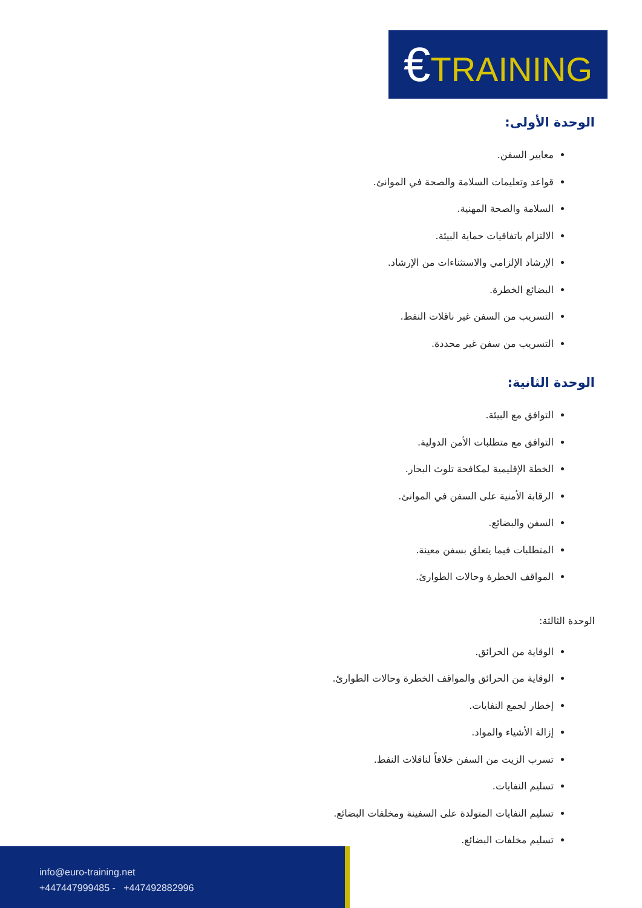€TRAINING
الوحدة الأولى:
معايير السفن.
قواعد وتعليمات السلامة والصحة في الموانئ.
السلامة والصحة المهنية.
الالتزام باتفاقيات حماية البيئة.
الإرشاد الإلزامي والاستثناءات من الإرشاد.
البضائع الخطرة.
التسريب من السفن غير ناقلات النفط.
التسريب من سفن غير محددة.
الوحدة الثانية:
التوافق مع البيئة.
التوافق مع متطلبات الأمن الدولية.
الخطة الإقليمية لمكافحة تلوث البحار.
الرقابة الأمنية على السفن في الموانئ.
السفن والبضائع.
المتطلبات فيما يتعلق بسفن معينة.
المواقف الخطرة وحالات الطوارئ.
الوحدة الثالثة:
الوقاية من الحرائق.
الوقاية من الحرائق والمواقف الخطرة وحالات الطوارئ.
إخطار لجمع النفايات.
إزالة الأشياء والمواد.
تسرب الزيت من السفن خلافاً لناقلات النفط.
تسليم النفايات.
تسليم النفايات المتولدة على السفينة ومخلفات البضائع.
تسليم مخلفات البضائع.
info@euro-training.net
+447447999485 - +447492882996